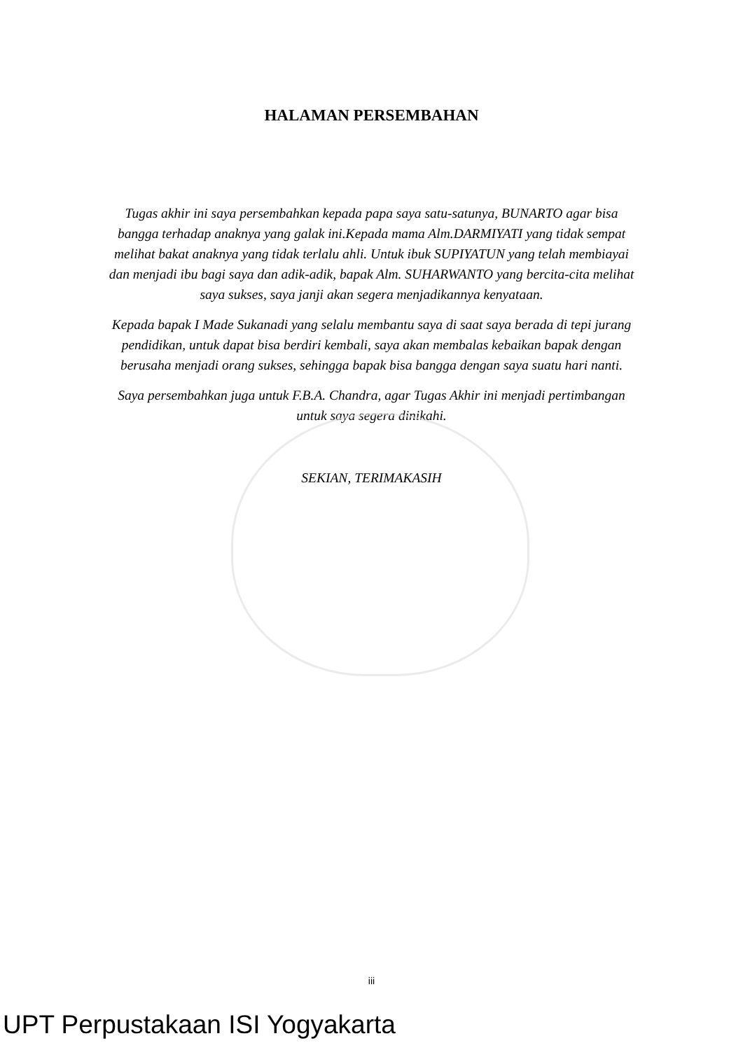HALAMAN PERSEMBAHAN
Tugas akhir ini saya persembahkan kepada papa saya satu-satunya, BUNARTO agar bisa bangga terhadap anaknya yang galak ini.Kepada mama Alm.DARMIYATI yang tidak sempat melihat bakat anaknya yang tidak terlalu ahli. Untuk ibuk SUPIYATUN yang telah membiayai dan menjadi ibu bagi saya dan adik-adik, bapak Alm. SUHARWANTO yang bercita-cita melihat saya sukses, saya janji akan segera menjadikannya kenyataan.
Kepada bapak I Made Sukanadi yang selalu membantu saya di saat saya berada di tepi jurang pendidikan, untuk dapat bisa berdiri kembali, saya akan membalas kebaikan bapak dengan berusaha menjadi orang sukses, sehingga bapak bisa bangga dengan saya suatu hari nanti.
Saya persembahkan juga untuk F.B.A. Chandra, agar Tugas Akhir ini menjadi pertimbangan untuk saya segera dinikahi.
SEKIAN, TERIMAKASIH
iii
UPT Perpustakaan ISI Yogyakarta